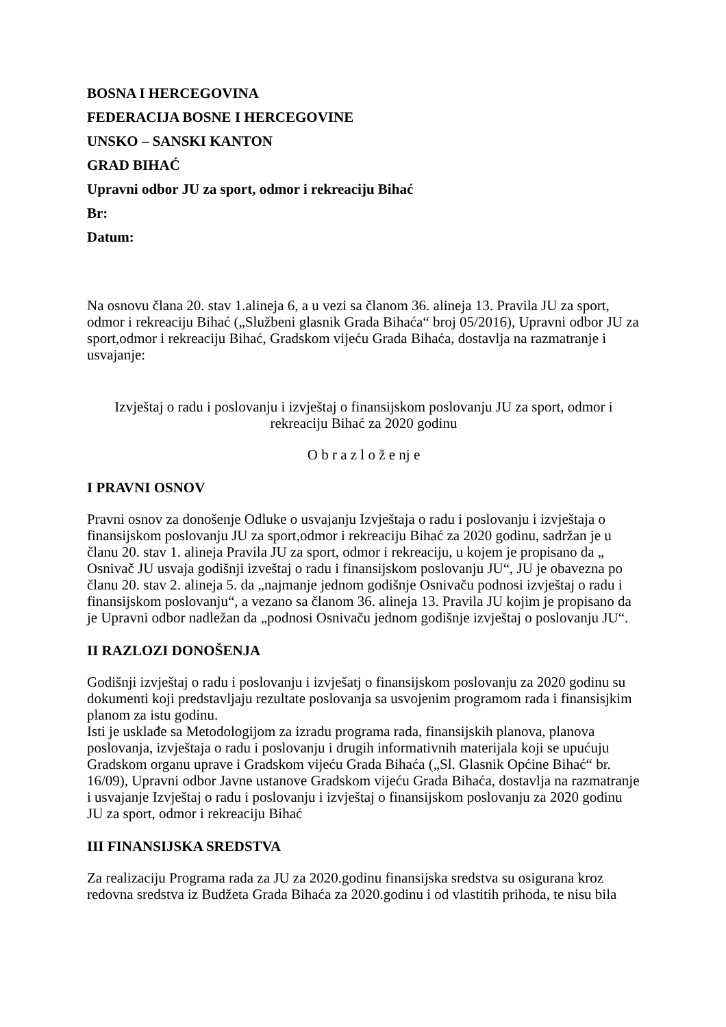BOSNA I HERCEGOVINA
FEDERACIJA BOSNE I HERCEGOVINE
UNSKO – SANSKI KANTON
GRAD BIHAĆ
Upravni odbor JU za sport, odmor i rekreaciju Bihać
Br:
Datum:
Na osnovu člana 20. stav 1.alineja 6, a u vezi sa članom 36. alineja 13. Pravila JU za sport, odmor i rekreaciju Bihać („Službeni glasnik Grada Bihaća“ broj 05/2016), Upravni odbor JU za sport,odmor i rekreaciju Bihać, Gradskom vijeću Grada Bihaća, dostavlja na razmatranje i usvajanje:
Izvještaj o radu i poslovanju i izvještaj o finansijskom poslovanju JU za sport, odmor i rekreaciju Bihać za 2020 godinu
O b r a z l o ž e nj e
I PRAVNI OSNOV
Pravni osnov za donošenje Odluke o usvajanju Izvještaja o radu i poslovanju i izvještaja o finansijskom poslovanju JU za sport,odmor i rekreaciju Bihać za 2020 godinu, sadržan je u članu 20. stav 1. alineja Pravila JU za sport, odmor i rekreaciju, u kojem je propisano da „ Osnivač JU usvaja godišnji izveštaj o radu i finansijskom poslovanju JU“, JU je obavezna po članu 20. stav 2. alineja 5. da „najmanje jednom godišnje Osnivaču podnosi izvještaj o radu i finansijskom poslovanju“, a vezano sa članom 36. alineja 13. Pravila JU kojim je propisano da je Upravni odbor nadležan da „podnosi Osnivaču jednom godišnje izvještaj o poslovanju JU“.
II RAZLOZI DONOŠENJA
Godišnji izvještaj o radu i poslovanju i izvješatj o finansijskom poslovanju za 2020 godinu su dokumenti koji predstavljaju rezultate poslovanja sa usvojenim programom rada i finansisjkim planom za istu godinu.
Isti je usklađe sa Metodologijom za izradu programa rada, finansijskih planova, planova poslovanja, izvještaja o radu i poslovanju i drugih informativnih materijala koji se upućuju Gradskom organu uprave i Gradskom vijeću Grada Bihaća („Sl. Glasnik Općine Bihać“ br. 16/09), Upravni odbor Javne ustanove Gradskom vijeću Grada Bihaća, dostavlja na razmatranje i usvajanje Izvještaj o radu i poslovanju i izvještaj o finansijskom poslovanju za 2020 godinu JU za sport, odmor i rekreaciju Bihać
III FINANSIJSKA SREDSTVA
Za realizaciju Programa rada za JU za 2020.godinu finansijska sredstva su osigurana kroz redovna sredstva iz Budžeta Grada Bihaća za 2020.godinu i od vlastitih prihoda, te nisu bila